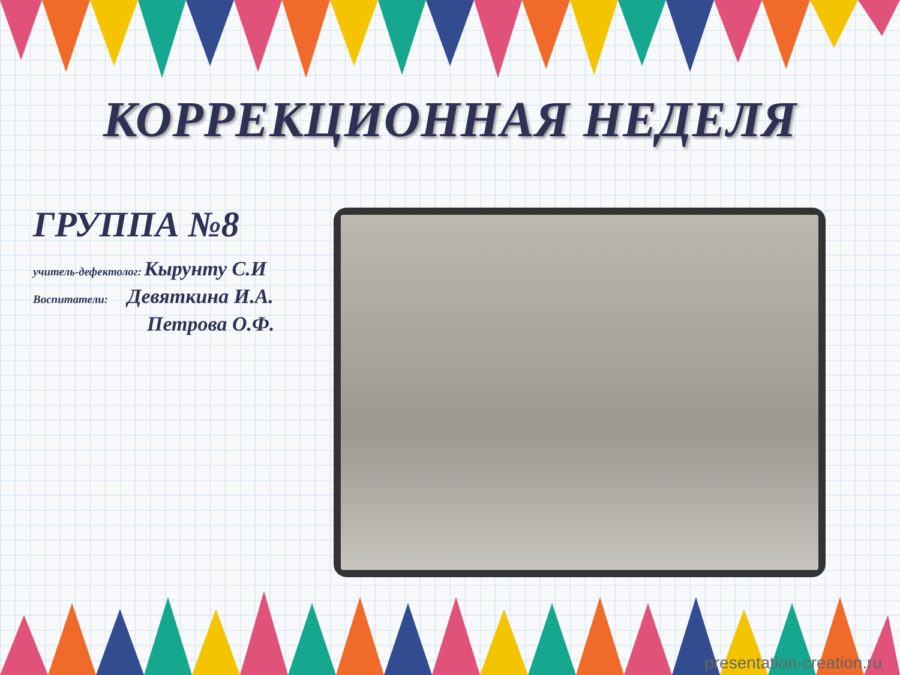КОРРЕКЦИОННАЯ НЕДЕЛЯ
ГРУППА №8
учитель-дефектолог: Кырунту С.И
Воспитатели: Девяткина И.А.
Петрова О.Ф.
presentation-creation.ru